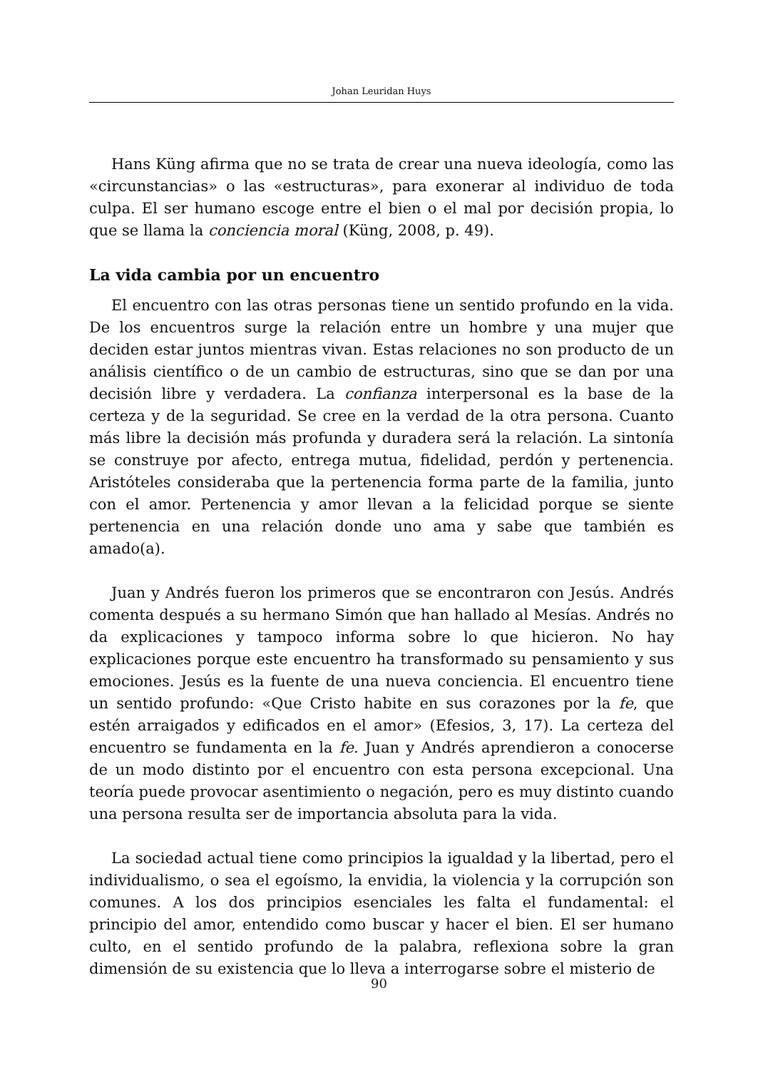Johan Leuridan Huys
Hans Küng afirma que no se trata de crear una nueva ideología, como las «circunstancias» o las «estructuras», para exonerar al individuo de toda culpa. El ser humano escoge entre el bien o el mal por decisión propia, lo que se llama la conciencia moral (Küng, 2008, p. 49).
La vida cambia por un encuentro
El encuentro con las otras personas tiene un sentido profundo en la vida. De los encuentros surge la relación entre un hombre y una mujer que deciden estar juntos mientras vivan. Estas relaciones no son producto de un análisis científico o de un cambio de estructuras, sino que se dan por una decisión libre y verdadera. La confianza interpersonal es la base de la certeza y de la seguridad. Se cree en la verdad de la otra persona. Cuanto más libre la decisión más profunda y duradera será la relación. La sintonía se construye por afecto, entrega mutua, fidelidad, perdón y pertenencia. Aristóteles consideraba que la pertenencia forma parte de la familia, junto con el amor. Pertenencia y amor llevan a la felicidad porque se siente pertenencia en una relación donde uno ama y sabe que también es amado(a).
Juan y Andrés fueron los primeros que se encontraron con Jesús. Andrés comenta después a su hermano Simón que han hallado al Mesías. Andrés no da explicaciones y tampoco informa sobre lo que hicieron. No hay explicaciones porque este encuentro ha transformado su pensamiento y sus emociones. Jesús es la fuente de una nueva conciencia. El encuentro tiene un sentido profundo: «Que Cristo habite en sus corazones por la fe, que estén arraigados y edificados en el amor» (Efesios, 3, 17). La certeza del encuentro se fundamenta en la fe. Juan y Andrés aprendieron a conocerse de un modo distinto por el encuentro con esta persona excepcional. Una teoría puede provocar asentimiento o negación, pero es muy distinto cuando una persona resulta ser de importancia absoluta para la vida.
La sociedad actual tiene como principios la igualdad y la libertad, pero el individualismo, o sea el egoísmo, la envidia, la violencia y la corrupción son comunes. A los dos principios esenciales les falta el fundamental: el principio del amor, entendido como buscar y hacer el bien. El ser humano culto, en el sentido profundo de la palabra, reflexiona sobre la gran dimensión de su existencia que lo lleva a interrogarse sobre el misterio de
90